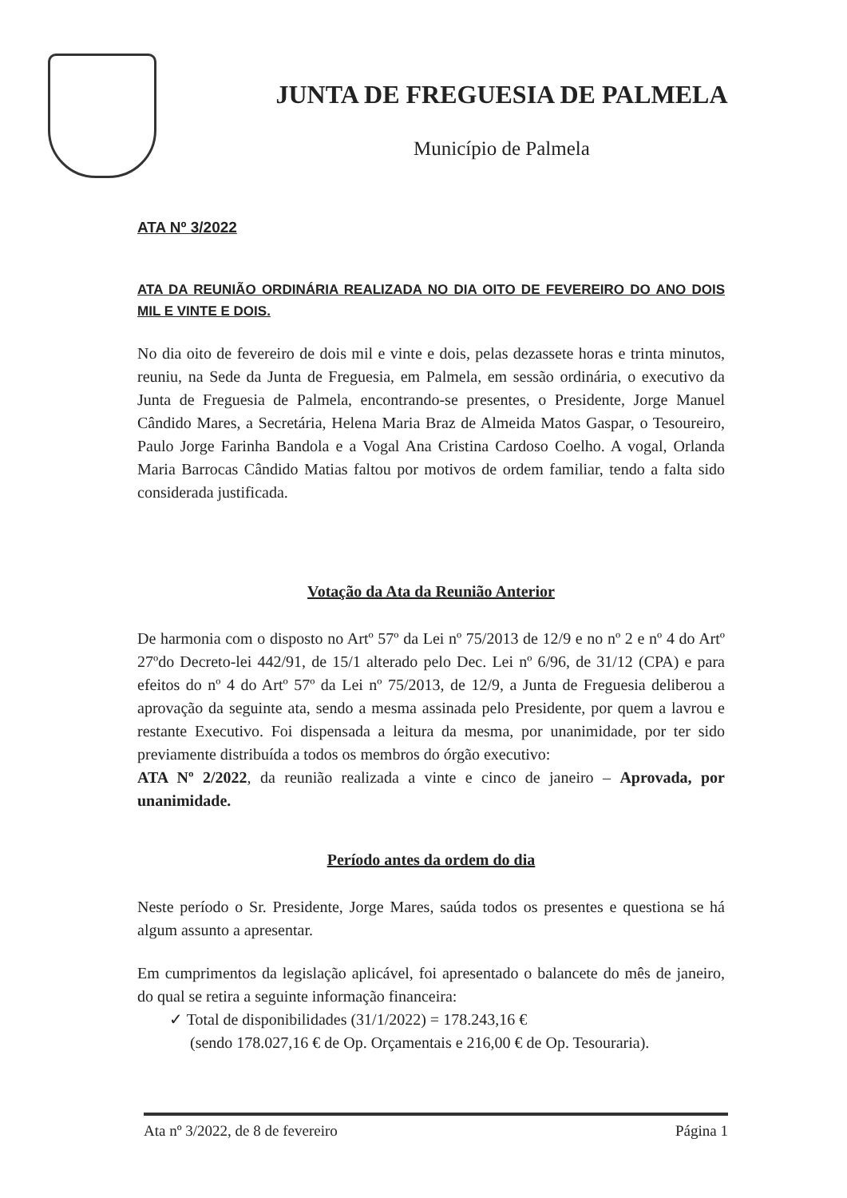JUNTA DE FREGUESIA DE PALMELA
Município de Palmela
ATA Nº 3/2022
ATA DA REUNIÃO ORDINÁRIA REALIZADA NO DIA OITO DE FEVEREIRO DO ANO DOIS MIL E VINTE E DOIS.
No dia oito de fevereiro de dois mil e vinte e dois, pelas dezassete horas e trinta minutos, reuniu, na Sede da Junta de Freguesia, em Palmela, em sessão ordinária, o executivo da Junta de Freguesia de Palmela, encontrando-se presentes, o Presidente, Jorge Manuel Cândido Mares, a Secretária, Helena Maria Braz de Almeida Matos Gaspar, o Tesoureiro, Paulo Jorge Farinha Bandola e a Vogal Ana Cristina Cardoso Coelho. A vogal, Orlanda Maria Barrocas Cândido Matias faltou por motivos de ordem familiar, tendo a falta sido considerada justificada.
Votação da Ata da Reunião Anterior
De harmonia com o disposto no Artº 57º da Lei nº 75/2013 de 12/9 e no nº 2 e nº 4 do Artº 27ºdo Decreto-lei 442/91, de 15/1 alterado pelo Dec. Lei nº 6/96, de 31/12 (CPA) e para efeitos do nº 4 do Artº 57º da Lei nº 75/2013, de 12/9, a Junta de Freguesia deliberou a aprovação da seguinte ata, sendo a mesma assinada pelo Presidente, por quem a lavrou e restante Executivo. Foi dispensada a leitura da mesma, por unanimidade, por ter sido previamente distribuída a todos os membros do órgão executivo:
ATA Nº 2/2022, da reunião realizada a vinte e cinco de janeiro – Aprovada, por unanimidade.
Período antes da ordem do dia
Neste período o Sr. Presidente, Jorge Mares, saúda todos os presentes e questiona se há algum assunto a apresentar.
Em cumprimentos da legislação aplicável, foi apresentado o balancete do mês de janeiro, do qual se retira a seguinte informação financeira:
✓ Total de disponibilidades (31/1/2022) = 178.243,16 €
(sendo 178.027,16 € de Op. Orçamentais e 216,00 € de Op. Tesouraria).
Ata nº 3/2022, de 8 de fevereiro Página 1